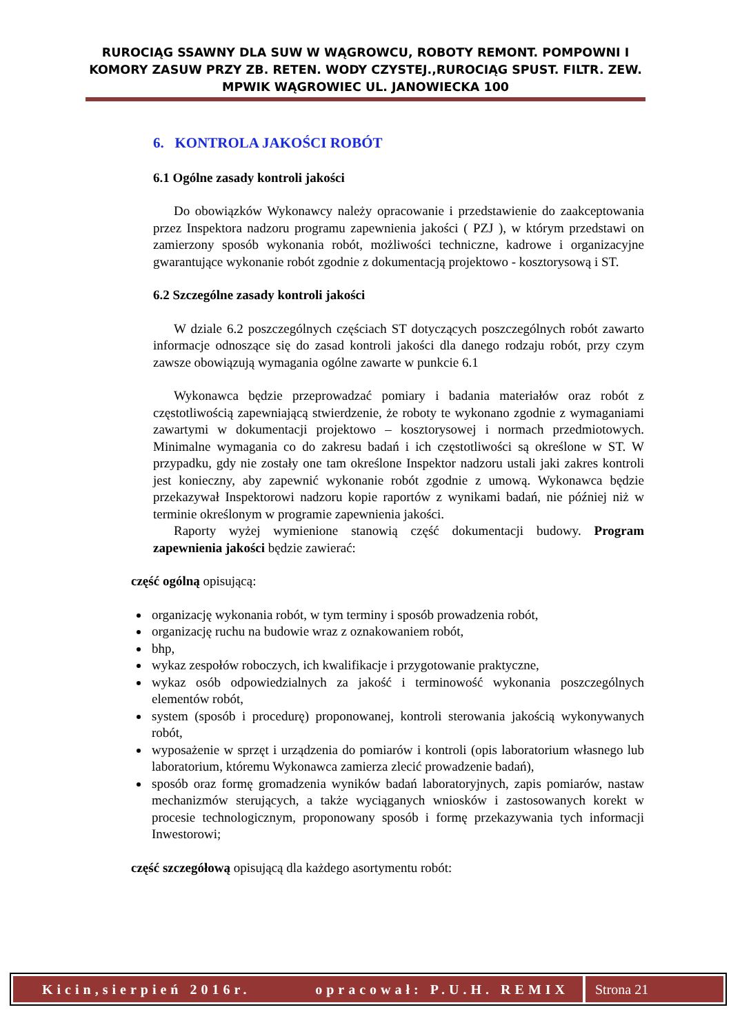RUROCIĄG SSAWNY DLA SUW W WĄGROWCU, ROBOTY REMONT. POMPOWNI I KOMORY ZASUW PRZY ZB. RETEN. WODY CZYSTEJ.,RUROCIĄG SPUST. FILTR. ZEW. MPWIK WĄGROWIEC UL. JANOWIECKA 100
6. KONTROLA JAKOŚCI ROBÓT
6.1 Ogólne zasady kontroli jakości
Do obowiązków Wykonawcy należy opracowanie i przedstawienie do zaakceptowania przez Inspektora nadzoru programu zapewnienia jakości ( PZJ ), w którym przedstawi on zamierzony sposób wykonania robót, możliwości techniczne, kadrowe i organizacyjne gwarantujące wykonanie robót zgodnie z dokumentacją projektowo - kosztorysową i ST.
6.2 Szczególne zasady kontroli jakości
W dziale 6.2 poszczególnych częściach ST dotyczących poszczególnych robót zawarto informacje odnoszące się do zasad kontroli jakości dla danego rodzaju robót, przy czym zawsze obowiązują wymagania ogólne zawarte w punkcie 6.1
Wykonawca będzie przeprowadzać pomiary i badania materiałów oraz robót z częstotliwością zapewniającą stwierdzenie, że roboty te wykonano zgodnie z wymaganiami zawartymi w dokumentacji projektowo – kosztorysowej i normach przedmiotowych. Minimalne wymagania co do zakresu badań i ich częstotliwości są określone w ST. W przypadku, gdy nie zostały one tam określone Inspektor nadzoru ustali jaki zakres kontroli jest konieczny, aby zapewnić wykonanie robót zgodnie z umową. Wykonawca będzie przekazywał Inspektorowi nadzoru kopie raportów z wynikami badań, nie później niż w terminie określonym w programie zapewnienia jakości.
Raporty wyżej wymienione stanowią część dokumentacji budowy. Program zapewnienia jakości będzie zawierać:
część ogólną opisującą:
organizację wykonania robót, w tym terminy i sposób prowadzenia robót,
organizację ruchu na budowie wraz z oznakowaniem robót,
bhp,
wykaz zespołów roboczych, ich kwalifikacje i przygotowanie praktyczne,
wykaz osób odpowiedzialnych za jakość i terminowość wykonania poszczególnych elementów robót,
system (sposób i procedurę) proponowanej, kontroli sterowania jakością wykonywanych robót,
wyposażenie w sprzęt i urządzenia do pomiarów i kontroli (opis laboratorium własnego lub laboratorium, któremu Wykonawca zamierza zlecić prowadzenie badań),
sposób oraz formę gromadzenia wyników badań laboratoryjnych, zapis pomiarów, nastaw mechanizmów sterujących, a także wyciąganych wniosków i zastosowanych korekt w procesie technologicznym, proponowany sposób i formę przekazywania tych informacji Inwestorowi;
część szczegółową opisującą dla każdego asortymentu robót:
Kicin,sierpień 2016r. opracował: P.U.H. REMIX
Strona 21